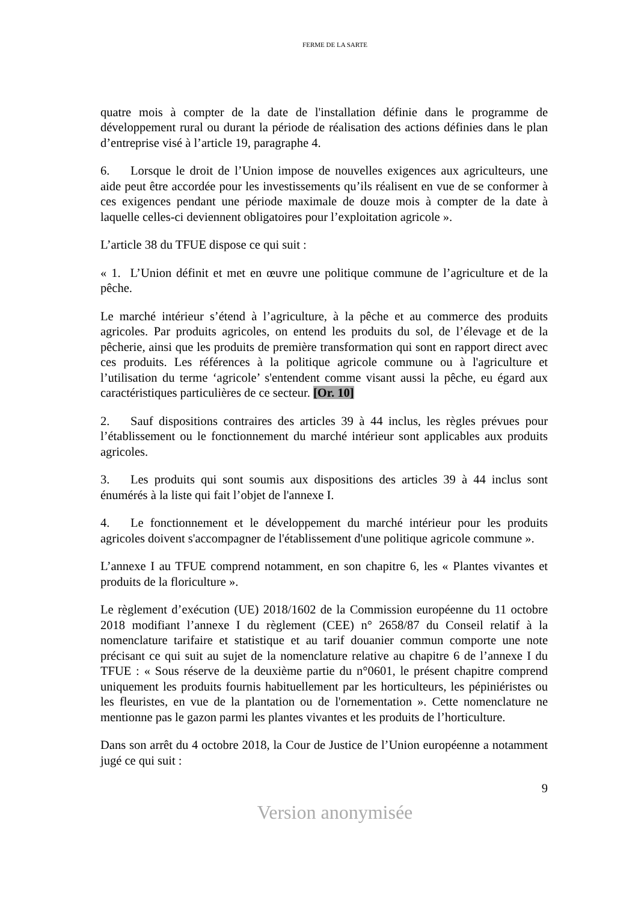FERME DE LA SARTE
quatre mois à compter de la date de l'installation définie dans le programme de développement rural ou durant la période de réalisation des actions définies dans le plan d’entreprise visé à l’article 19, paragraphe 4.
6. Lorsque le droit de l’Union impose de nouvelles exigences aux agriculteurs, une aide peut être accordée pour les investissements qu’ils réalisent en vue de se conformer à ces exigences pendant une période maximale de douze mois à compter de la date à laquelle celles-ci deviennent obligatoires pour l’exploitation agricole ».
L’article 38 du TFUE dispose ce qui suit :
« 1. L’Union définit et met en œuvre une politique commune de l’agriculture et de la pêche.
Le marché intérieur s’étend à l’agriculture, à la pêche et au commerce des produits agricoles. Par produits agricoles, on entend les produits du sol, de l’élevage et de la pêcherie, ainsi que les produits de première transformation qui sont en rapport direct avec ces produits. Les références à la politique agricole commune ou à l'agriculture et l’utilisation du terme ‘agricole’ s'entendent comme visant aussi la pêche, eu égard aux caractéristiques particulières de ce secteur. [Or. 10]
2. Sauf dispositions contraires des articles 39 à 44 inclus, les règles prévues pour l’établissement ou le fonctionnement du marché intérieur sont applicables aux produits agricoles.
3. Les produits qui sont soumis aux dispositions des articles 39 à 44 inclus sont énumérés à la liste qui fait l’objet de l'annexe I.
4. Le fonctionnement et le développement du marché intérieur pour les produits agricoles doivent s'accompagner de l'établissement d'une politique agricole commune ».
L’annexe I au TFUE comprend notamment, en son chapitre 6, les « Plantes vivantes et produits de la floriculture ».
Le règlement d’exécution (UE) 2018/1602 de la Commission européenne du 11 octobre 2018 modifiant l’annexe I du règlement (CEE) n° 2658/87 du Conseil relatif à la nomenclature tarifaire et statistique et au tarif douanier commun comporte une note précisant ce qui suit au sujet de la nomenclature relative au chapitre 6 de l’annexe I du TFUE : « Sous réserve de la deuxième partie du n°0601, le présent chapitre comprend uniquement les produits fournis habituellement par les horticulteurs, les pépiniéristes ou les fleuristes, en vue de la plantation ou de l'ornementation ». Cette nomenclature ne mentionne pas le gazon parmi les plantes vivantes et les produits de l’horticulture.
Dans son arrêt du 4 octobre 2018, la Cour de Justice de l’Union européenne a notamment jugé ce qui suit :
9
Version anonymisée